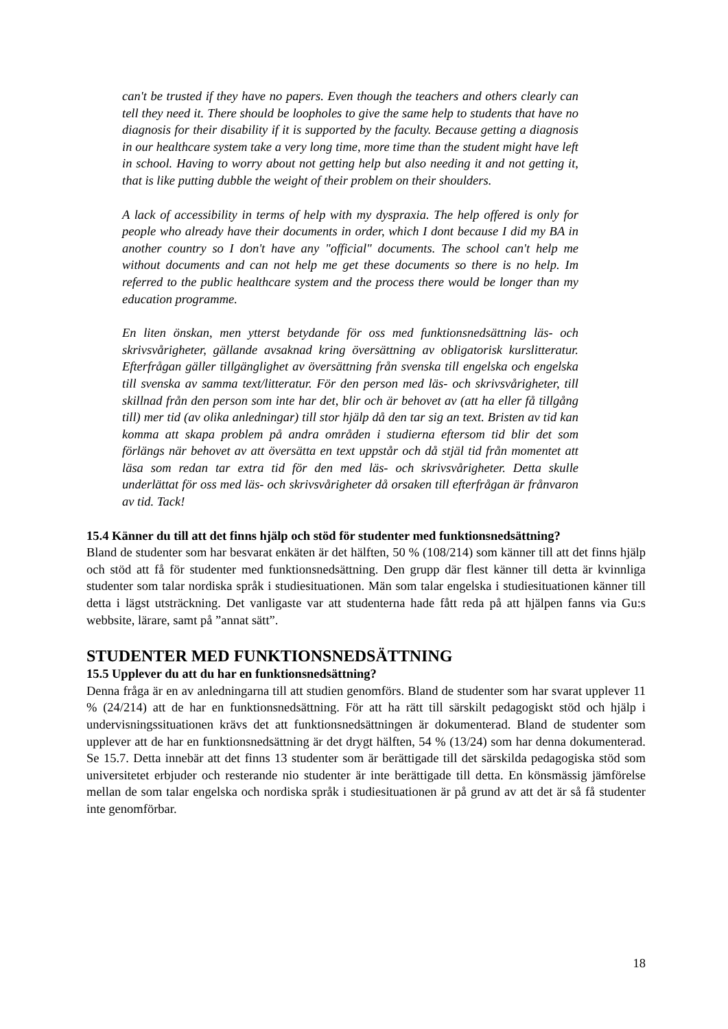can't be trusted if they have no papers. Even though the teachers and others clearly can tell they need it. There should be loopholes to give the same help to students that have no diagnosis for their disability if it is supported by the faculty. Because getting a diagnosis in our healthcare system take a very long time, more time than the student might have left in school. Having to worry about not getting help but also needing it and not getting it, that is like putting dubble the weight of their problem on their shoulders.
A lack of accessibility in terms of help with my dyspraxia. The help offered is only for people who already have their documents in order, which I dont because I did my BA in another country so I don't have any "official" documents. The school can't help me without documents and can not help me get these documents so there is no help. Im referred to the public healthcare system and the process there would be longer than my education programme.
En liten önskan, men ytterst betydande för oss med funktionsnedsättning läs- och skrivsvårigheter, gällande avsaknad kring översättning av obligatorisk kurslitteratur. Efterfrågan gäller tillgänglighet av översättning från svenska till engelska och engelska till svenska av samma text/litteratur. För den person med läs- och skrivsvårigheter, till skillnad från den person som inte har det, blir och är behovet av (att ha eller få tillgång till) mer tid (av olika anledningar) till stor hjälp då den tar sig an text. Bristen av tid kan komma att skapa problem på andra områden i studierna eftersom tid blir det som förlängs när behovet av att översätta en text uppstår och då stjäl tid från momentet att läsa som redan tar extra tid för den med läs- och skrivsvårigheter. Detta skulle underlättat för oss med läs- och skrivsvårigheter då orsaken till efterfrågan är frånvaron av tid. Tack!
15.4 Känner du till att det finns hjälp och stöd för studenter med funktionsnedsättning?
Bland de studenter som har besvarat enkäten är det hälften, 50 % (108/214) som känner till att det finns hjälp och stöd att få för studenter med funktionsnedsättning. Den grupp där flest känner till detta är kvinnliga studenter som talar nordiska språk i studiesituationen. Män som talar engelska i studiesituationen känner till detta i lägst utsträckning. Det vanligaste var att studenterna hade fått reda på att hjälpen fanns via Gu:s webbsite, lärare, samt på ”annat sätt”.
STUDENTER MED FUNKTIONSNEDSÄTTNING
15.5 Upplever du att du har en funktionsnedsättning?
Denna fråga är en av anledningarna till att studien genomförs. Bland de studenter som har svarat upplever 11 % (24/214) att de har en funktionsnedsättning. För att ha rätt till särskilt pedagogiskt stöd och hjälp i undervisningssituationen krävs det att funktionsnedsättningen är dokumenterad. Bland de studenter som upplever att de har en funktionsnedsättning är det drygt hälften, 54 % (13/24) som har denna dokumenterad. Se 15.7. Detta innebär att det finns 13 studenter som är berättigade till det särskilda pedagogiska stöd som universitetet erbjuder och resterande nio studenter är inte berättigade till detta. En könsmässig jämförelse mellan de som talar engelska och nordiska språk i studiesituationen är på grund av att det är så få studenter inte genomförbar.
18